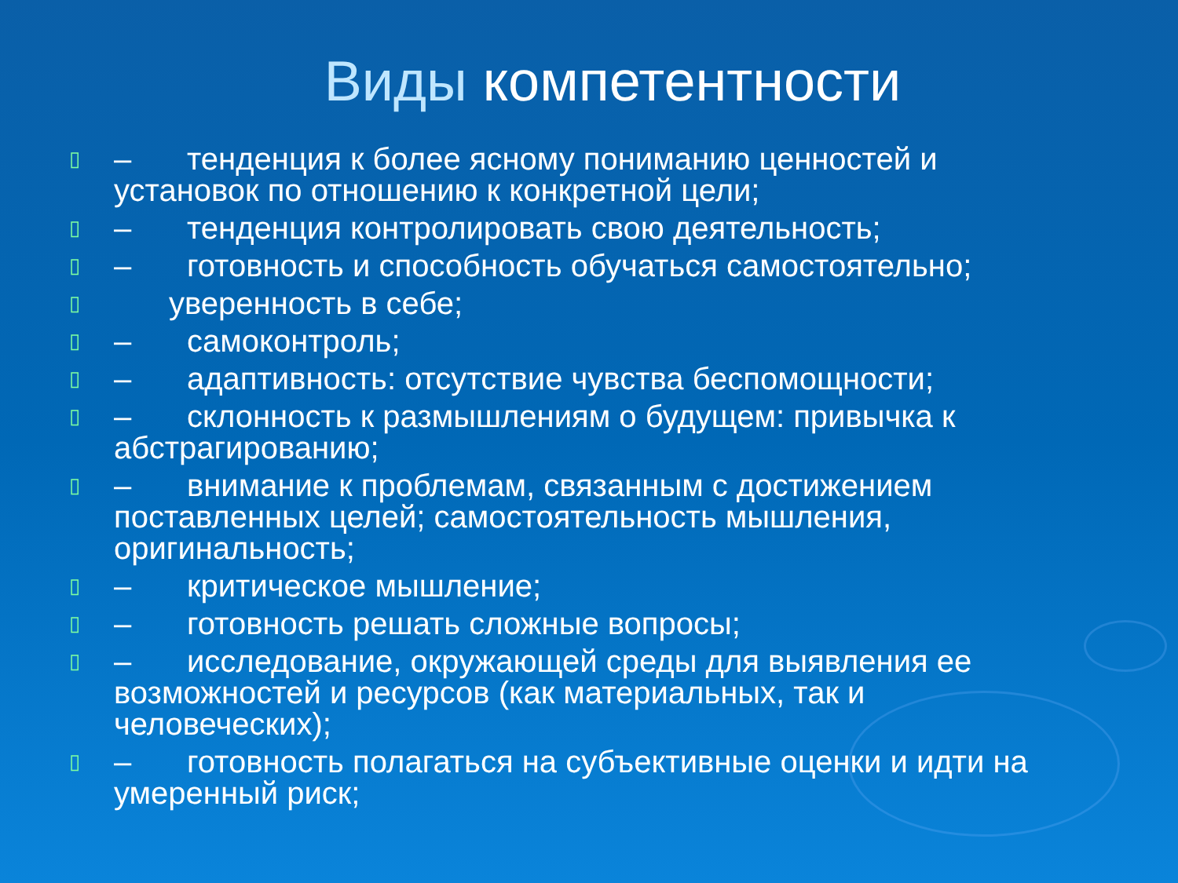Виды компетентности
▯ – тенденция к более ясному пониманию ценностей и установок по отношению к конкретной цели;
▯ – тенденция контролировать свою деятельность;
▯ – готовность и способность обучаться самостоятельно;
▯ уверенность в себе;
▯ – самоконтроль;
▯ – адаптивность: отсутствие чувства беспомощности;
▯ – склонность к размышлениям о будущем: привычка к абстрагированию;
▯ – внимание к проблемам, связанным с достижением поставленных целей; самостоятельность мышления, оригинальность;
▯ – критическое мышление;
▯ – готовность решать сложные вопросы;
▯ – исследование, окружающей среды для выявления ее возможностей и ресурсов (как материальных, так и человеческих);
▯ – готовность полагаться на субъективные оценки и идти на умеренный риск;